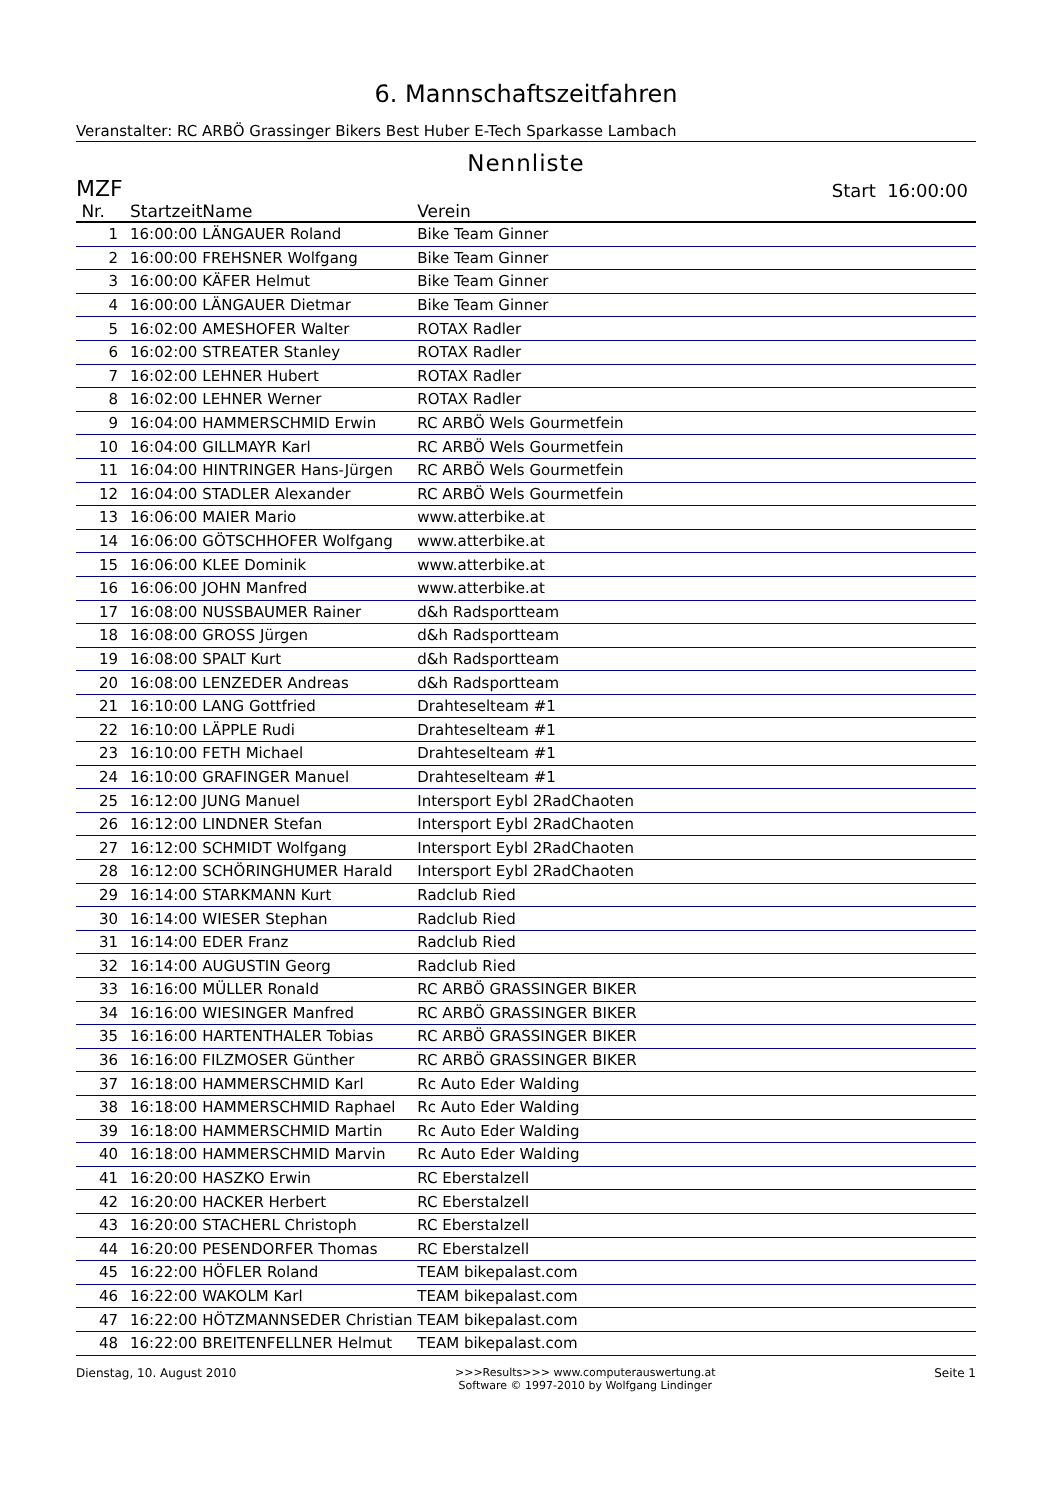6. Mannschaftszeitfahren
Veranstalter: RC ARBÖ Grassinger Bikers Best Huber E-Tech Sparkasse Lambach
Nennliste
MZF Start 16:00:00
| Nr. | Startzeit | Name | Verein |
| --- | --- | --- | --- |
| 1 | 16:00:00 | LÄNGAUER Roland | Bike Team Ginner |
| 2 | 16:00:00 | FREHSNER Wolfgang | Bike Team Ginner |
| 3 | 16:00:00 | KÄFER Helmut | Bike Team Ginner |
| 4 | 16:00:00 | LÄNGAUER Dietmar | Bike Team Ginner |
| 5 | 16:02:00 | AMESHOFER Walter | ROTAX Radler |
| 6 | 16:02:00 | STREATER Stanley | ROTAX Radler |
| 7 | 16:02:00 | LEHNER Hubert | ROTAX Radler |
| 8 | 16:02:00 | LEHNER Werner | ROTAX Radler |
| 9 | 16:04:00 | HAMMERSCHMID Erwin | RC ARBÖ Wels Gourmetfein |
| 10 | 16:04:00 | GILLMAYR Karl | RC ARBÖ Wels Gourmetfein |
| 11 | 16:04:00 | HINTRINGER Hans-Jürgen | RC ARBÖ Wels Gourmetfein |
| 12 | 16:04:00 | STADLER Alexander | RC ARBÖ Wels Gourmetfein |
| 13 | 16:06:00 | MAIER Mario | www.atterbike.at |
| 14 | 16:06:00 | GÖTSCHHOFER Wolfgang | www.atterbike.at |
| 15 | 16:06:00 | KLEE Dominik | www.atterbike.at |
| 16 | 16:06:00 | JOHN Manfred | www.atterbike.at |
| 17 | 16:08:00 | NUSSBAUMER Rainer | d&h Radsportteam |
| 18 | 16:08:00 | GROSS Jürgen | d&h Radsportteam |
| 19 | 16:08:00 | SPALT Kurt | d&h Radsportteam |
| 20 | 16:08:00 | LENZEDER Andreas | d&h Radsportteam |
| 21 | 16:10:00 | LANG Gottfried | Drahteselteam #1 |
| 22 | 16:10:00 | LÄPPLE Rudi | Drahteselteam #1 |
| 23 | 16:10:00 | FETH Michael | Drahteselteam #1 |
| 24 | 16:10:00 | GRAFINGER Manuel | Drahteselteam #1 |
| 25 | 16:12:00 | JUNG Manuel | Intersport Eybl 2RadChaoten |
| 26 | 16:12:00 | LINDNER Stefan | Intersport Eybl 2RadChaoten |
| 27 | 16:12:00 | SCHMIDT Wolfgang | Intersport Eybl 2RadChaoten |
| 28 | 16:12:00 | SCHÖRINGHUMER Harald | Intersport Eybl 2RadChaoten |
| 29 | 16:14:00 | STARKMANN Kurt | Radclub Ried |
| 30 | 16:14:00 | WIESER Stephan | Radclub Ried |
| 31 | 16:14:00 | EDER Franz | Radclub Ried |
| 32 | 16:14:00 | AUGUSTIN Georg | Radclub Ried |
| 33 | 16:16:00 | MÜLLER Ronald | RC ARBÖ GRASSINGER BIKER |
| 34 | 16:16:00 | WIESINGER Manfred | RC ARBÖ GRASSINGER BIKER |
| 35 | 16:16:00 | HARTENTHALER Tobias | RC ARBÖ GRASSINGER BIKER |
| 36 | 16:16:00 | FILZMOSER Günther | RC ARBÖ GRASSINGER BIKER |
| 37 | 16:18:00 | HAMMERSCHMID Karl | Rc Auto Eder Walding |
| 38 | 16:18:00 | HAMMERSCHMID Raphael | Rc Auto Eder Walding |
| 39 | 16:18:00 | HAMMERSCHMID Martin | Rc Auto Eder Walding |
| 40 | 16:18:00 | HAMMERSCHMID Marvin | Rc Auto Eder Walding |
| 41 | 16:20:00 | HASZKO Erwin | RC Eberstalzell |
| 42 | 16:20:00 | HACKER Herbert | RC Eberstalzell |
| 43 | 16:20:00 | STACHERL Christoph | RC Eberstalzell |
| 44 | 16:20:00 | PESENDORFER Thomas | RC Eberstalzell |
| 45 | 16:22:00 | HÖFLER Roland | TEAM bikepalast.com |
| 46 | 16:22:00 | WAKOLM Karl | TEAM bikepalast.com |
| 47 | 16:22:00 | HÖTZMANNSEDER Christian | TEAM bikepalast.com |
| 48 | 16:22:00 | BREITENFELLNER Helmut | TEAM bikepalast.com |
Dienstag, 10. August 2010 >>>Results>>> www.computerauswertung.at
Software © 1997-2010 by Wolfgang Lindinger
Seite 1